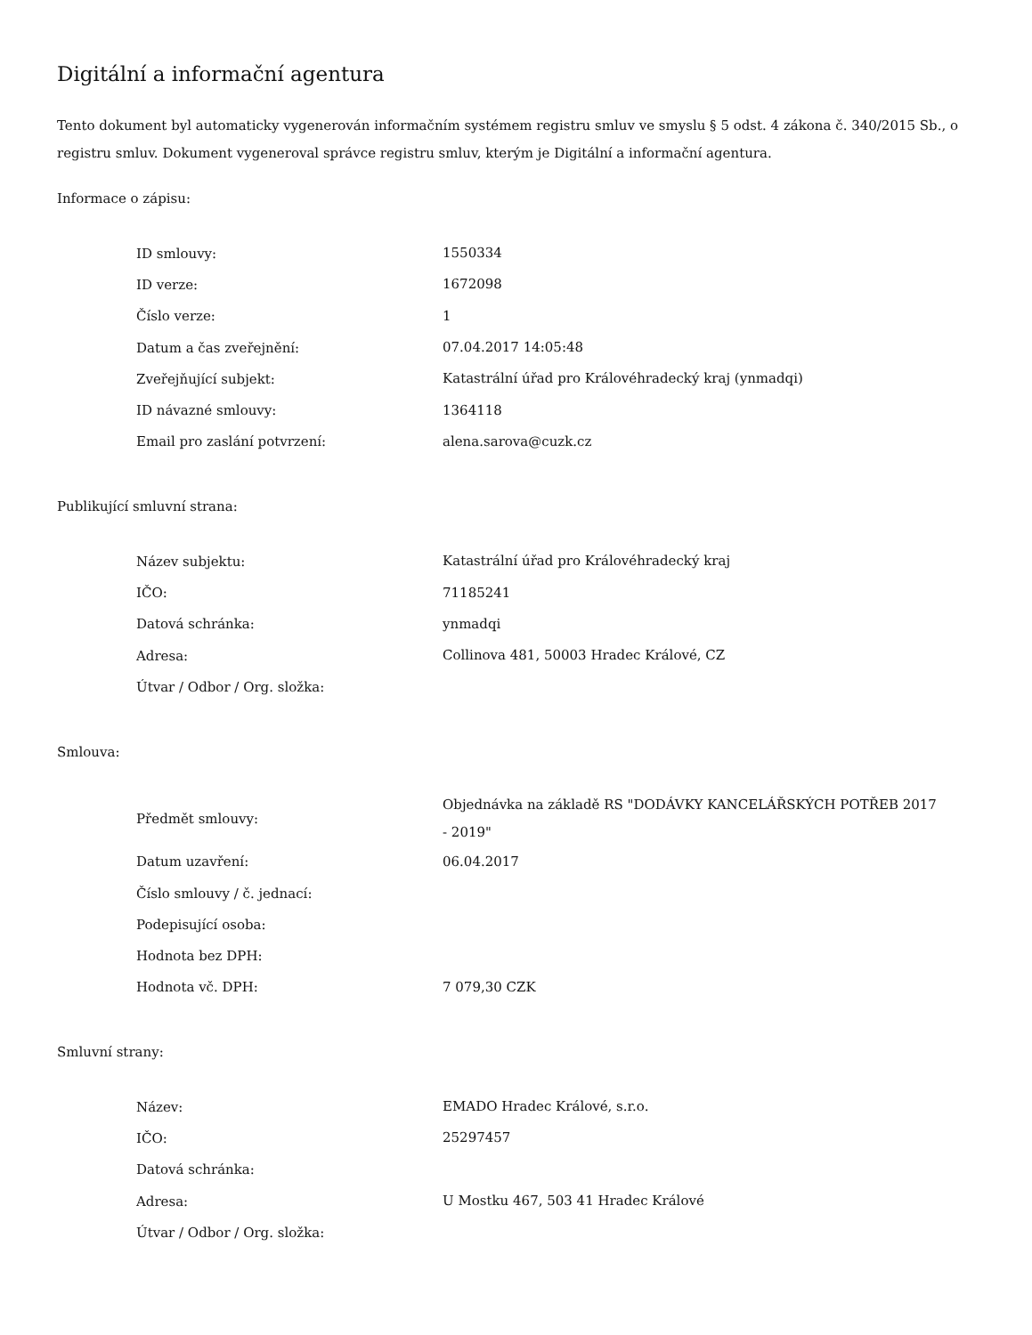Digitální a informační agentura
Tento dokument byl automaticky vygenerován informačním systémem registru smluv ve smyslu § 5 odst. 4 zákona č. 340/2015 Sb., o registru smluv. Dokument vygeneroval správce registru smluv, kterým je Digitální a informační agentura.
Informace o zápisu:
| ID smlouvy: | 1550334 |
| ID verze: | 1672098 |
| Číslo verze: | 1 |
| Datum a čas zveřejnění: | 07.04.2017 14:05:48 |
| Zveřejňující subjekt: | Katastrální úřad pro Královéhradecký kraj (ynmadqi) |
| ID návazné smlouvy: | 1364118 |
| Email pro zaslání potvrzení: | alena.sarova@cuzk.cz |
Publikující smluvní strana:
| Název subjektu: | Katastrální úřad pro Královéhradecký kraj |
| IČO: | 71185241 |
| Datová schránka: | ynmadqi |
| Adresa: | Collinova 481, 50003 Hradec Králové, CZ |
| Útvar / Odbor / Org. složka: | |
Smlouva:
| Předmět smlouvy: | Objednávka na základě RS "DODÁVKY KANCELÁŘSKÝCH POTŘEB 2017 - 2019" |
| Datum uzavření: | 06.04.2017 |
| Číslo smlouvy / č. jednací: | |
| Podepisující osoba: | |
| Hodnota bez DPH: | |
| Hodnota vč. DPH: | 7 079,30 CZK |
Smluvní strany:
| Název: | EMADO Hradec Králové, s.r.o. |
| IČO: | 25297457 |
| Datová schránka: | |
| Adresa: | U Mostku 467, 503 41 Hradec Králové |
| Útvar / Odbor / Org. složka: | |